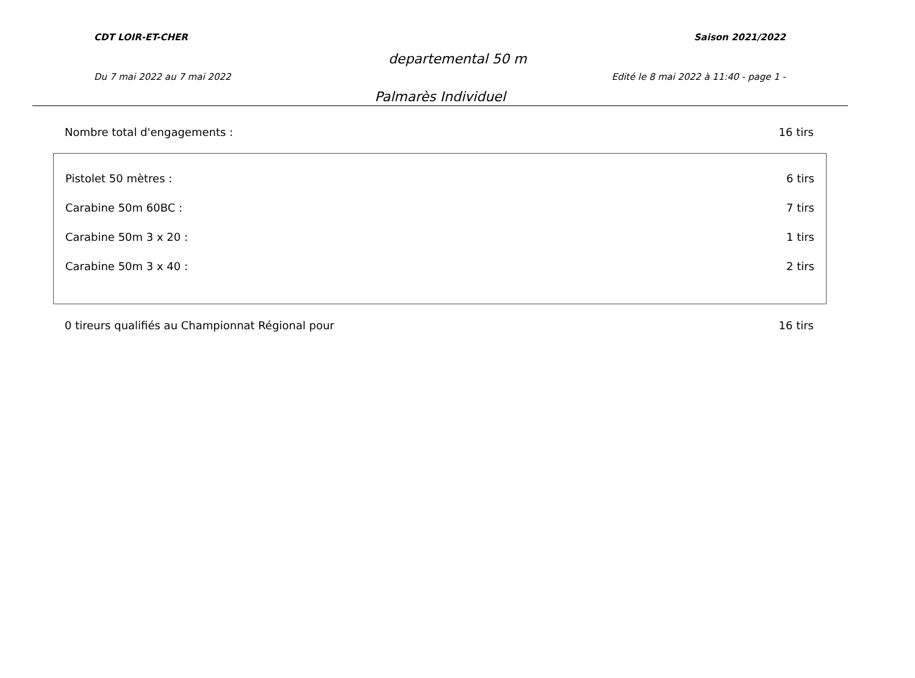CDT LOIR-ET-CHER Saison 2021/2022
departemental 50 m
Du 7 mai 2022 au 7 mai 2022 Edité le 8 mai 2022 à 11:40 - page 1 -
Palmarès Individuel
Nombre total d'engagements : 16 tirs
Pistolet 50 mètres : 6 tirs
Carabine 50m 60BC : 7 tirs
Carabine 50m 3 x 20 : 1 tirs
Carabine 50m 3 x 40 : 2 tirs
0 tireurs qualifiés au Championnat Régional pour 16 tirs